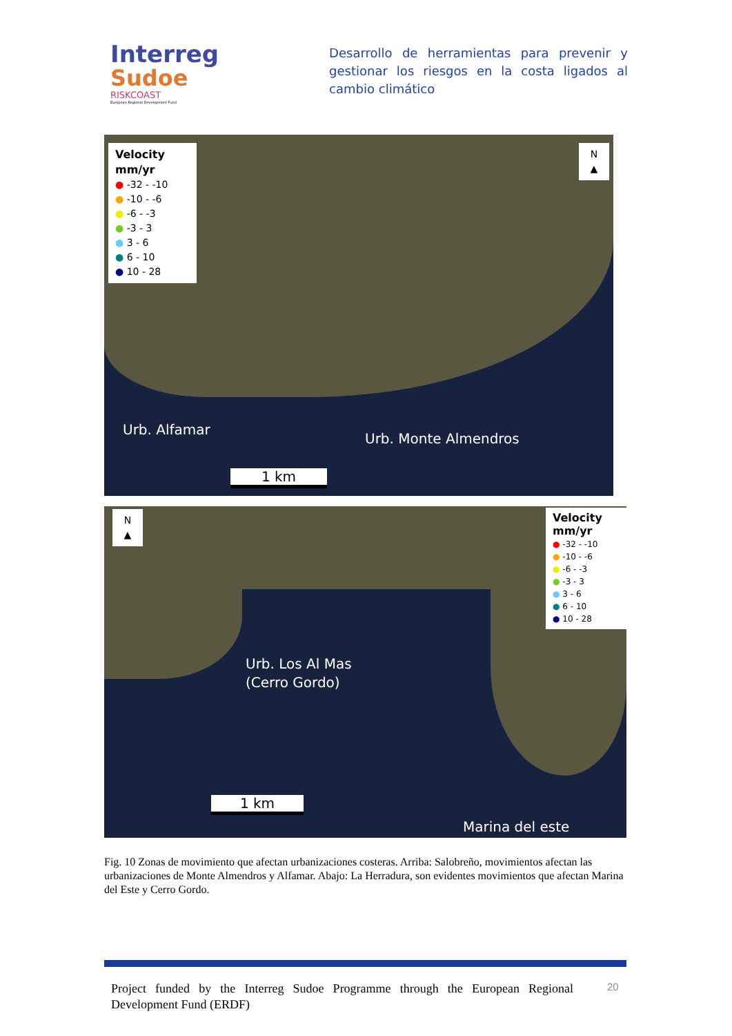Interreg
Sudoe
RISKCOAST
European Regional Development Fund
Desarrollo de herramientas para prevenir y gestionar los riesgos en la costa ligados al cambio climático
Velocity
mm/yr
● -32 - -10
● -10 - -6
● -6 - -3
● -3 - 3
● 3 - 6
● 6 - 10
● 10 - 28
N
▲
Urb. Alfamar
Urb. Monte Almendros
1 km
N
▲
Velocity
mm/yr
● -32 - -10
● -10 - -6
● -6 - -3
● -3 - 3
● 3 - 6
● 6 - 10
● 10 - 28
Urb. Los Al Mas
(Cerro Gordo)
1 km
Marina del este
Fig. 10 Zonas de movimiento que afectan urbanizaciones costeras. Arriba: Salobreño, movimientos afectan las urbanizaciones de Monte Almendros y Alfamar. Abajo: La Herradura, son evidentes movimientos que afectan Marina del Este y Cerro Gordo.
Project funded by the Interreg Sudoe Programme through the European Regional Development Fund (ERDF)
20